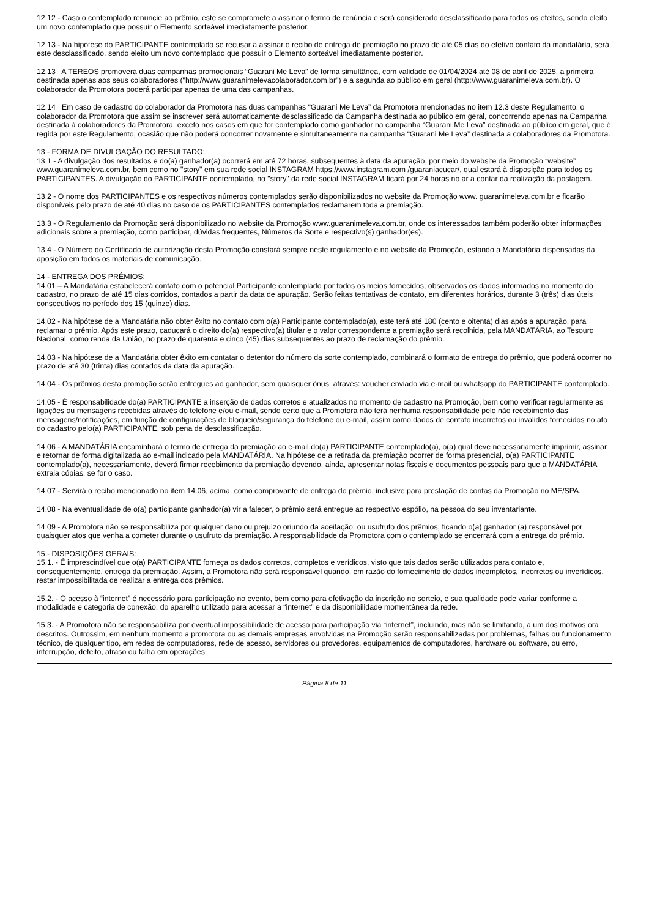12.12 - Caso o contemplado renuncie ao prêmio, este se compromete a assinar o termo de renúncia e será considerado desclassificado para todos os efeitos, sendo eleito um novo contemplado que possuir o Elemento sorteável imediatamente posterior.
12.13 - Na hipótese do PARTICIPANTE contemplado se recusar a assinar o recibo de entrega de premiação no prazo de até 05 dias do efetivo contato da mandatária, será este desclassificado, sendo eleito um novo contemplado que possuir o Elemento sorteável imediatamente posterior.
12.13 A TEREOS promoverá duas campanhas promocionais “Guarani Me Leva” de forma simultânea, com validade de 01/04/2024 até 08 de abril de 2025, a primeira destinada apenas aos seus colaboradores ("http://www.guaranimelevacolaborador.com.br") e a segunda ao público em geral (http://www.guaranimeleva.com.br). O colaborador da Promotora poderá participar apenas de uma das campanhas.
12.14 Em caso de cadastro do colaborador da Promotora nas duas campanhas “Guarani Me Leva” da Promotora mencionadas no item 12.3 deste Regulamento, o colaborador da Promotora que assim se inscrever será automaticamente desclassificado da Campanha destinada ao público em geral, concorrendo apenas na Campanha destinada à colaboradores da Promotora, exceto nos casos em que for contemplado como ganhador na campanha “Guarani Me Leva” destinada ao público em geral, que é regida por este Regulamento, ocasião que não poderá concorrer novamente e simultaneamente na campanha “Guarani Me Leva” destinada a colaboradores da Promotora.
13 - FORMA DE DIVULGAÇÃO DO RESULTADO:
13.1 - A divulgação dos resultados e do(a) ganhador(a) ocorrerá em até 72 horas, subsequentes à data da apuração, por meio do website da Promoção “website” www.guaranimeleva.com.br, bem como no "story" em sua rede social INSTAGRAM https://www.instagram.com /guaraniacucar/, qual estará à disposição para todos os PARTICIPANTES. A divulgação do PARTICIPANTE contemplado, no "story" da rede social INSTAGRAM ficará por 24 horas no ar a contar da realização da postagem.
13.2 - O nome dos PARTICIPANTES e os respectivos números contemplados serão disponibilizados no website da Promoção www. guaranimeleva.com.br e ficarão disponíveis pelo prazo de até 40 dias no caso de os PARTICIPANTES contemplados reclamarem toda a premiação.
13.3 - O Regulamento da Promoção será disponibilizado no website da Promoção www.guaranimeleva.com.br, onde os interessados também poderão obter informações adicionais sobre a premiação, como participar, dúvidas frequentes, Números da Sorte e respectivo(s) ganhador(es).
13.4 - O Número do Certificado de autorização desta Promoção constará sempre neste regulamento e no website da Promoção, estando a Mandatária dispensadas da aposição em todos os materiais de comunicação.
14 - ENTREGA DOS PRÊMIOS:
14.01 – A Mandatária estabelecerá contato com o potencial Participante contemplado por todos os meios fornecidos, observados os dados informados no momento do cadastro, no prazo de até 15 dias corridos, contados a partir da data de apuração. Serão feitas tentativas de contato, em diferentes horários, durante 3 (três) dias úteis consecutivos no período dos 15 (quinze) dias.
14.02 - Na hipótese de a Mandatária não obter êxito no contato com o(a) Participante contemplado(a), este terá até 180 (cento e oitenta) dias após a apuração, para reclamar o prêmio. Após este prazo, caducará o direito do(a) respectivo(a) titular e o valor correspondente a premiação será recolhida, pela MANDATÁRIA, ao Tesouro Nacional, como renda da União, no prazo de quarenta e cinco (45) dias subsequentes ao prazo de reclamação do prêmio.
14.03 - Na hipótese de a Mandatária obter êxito em contatar o detentor do número da sorte contemplado, combinará o formato de entrega do prêmio, que poderá ocorrer no prazo de até 30 (trinta) dias contados da data da apuração.
14.04 - Os prêmios desta promoção serão entregues ao ganhador, sem quaisquer ônus, através: voucher enviado via e-mail ou whatsapp do PARTICIPANTE contemplado.
14.05 - É responsabilidade do(a) PARTICIPANTE a inserção de dados corretos e atualizados no momento de cadastro na Promoção, bem como verificar regularmente as ligações ou mensagens recebidas através do telefone e/ou e-mail, sendo certo que a Promotora não terá nenhuma responsabilidade pelo não recebimento das mensagens/notificações, em função de configurações de bloqueio/segurança do telefone ou e-mail, assim como dados de contato incorretos ou inválidos fornecidos no ato do cadastro pelo(a) PARTICIPANTE, sob pena de desclassificação.
14.06 - A MANDATÁRIA encaminhará o termo de entrega da premiação ao e-mail do(a) PARTICIPANTE contemplado(a), o(a) qual deve necessariamente imprimir, assinar e retornar de forma digitalizada ao e-mail indicado pela MANDATÁRIA. Na hipótese de a retirada da premiação ocorrer de forma presencial, o(a) PARTICIPANTE contemplado(a), necessariamente, deverá firmar recebimento da premiação devendo, ainda, apresentar notas fiscais e documentos pessoais para que a MANDATÁRIA extraia cópias, se for o caso.
14.07 - Servirá o recibo mencionado no item 14.06, acima, como comprovante de entrega do prêmio, inclusive para prestação de contas da Promoção no ME/SPA.
14.08 - Na eventualidade de o(a) participante ganhador(a) vir a falecer, o prêmio será entregue ao respectivo espólio, na pessoa do seu inventariante.
14.09 - A Promotora não se responsabiliza por qualquer dano ou prejuízo oriundo da aceitação, ou usufruto dos prêmios, ficando o(a) ganhador (a) responsável por quaisquer atos que venha a cometer durante o usufruto da premiação. A responsabilidade da Promotora com o contemplado se encerrará com a entrega do prêmio.
15 - DISPOSIÇÕES GERAIS:
15.1. - É imprescindível que o(a) PARTICIPANTE forneça os dados corretos, completos e verídicos, visto que tais dados serão utilizados para contato e, consequentemente, entrega da premiação. Assim, a Promotora não será responsável quando, em razão do fornecimento de dados incompletos, incorretos ou inverídicos, restar impossibilitada de realizar a entrega dos prêmios.
15.2. - O acesso à “internet” é necessário para participação no evento, bem como para efetivação da inscrição no sorteio, e sua qualidade pode variar conforme a modalidade e categoria de conexão, do aparelho utilizado para acessar a “internet” e da disponibilidade momentânea da rede.
15.3. - A Promotora não se responsabiliza por eventual impossibilidade de acesso para participação via “internet”, incluindo, mas não se limitando, a um dos motivos ora descritos. Outrossim, em nenhum momento a promotora ou as demais empresas envolvidas na Promoção serão responsabilizadas por problemas, falhas ou funcionamento técnico, de qualquer tipo, em redes de computadores, rede de acesso, servidores ou provedores, equipamentos de computadores, hardware ou software, ou erro, interrupção, defeito, atraso ou falha em operações
Página 8 de 11